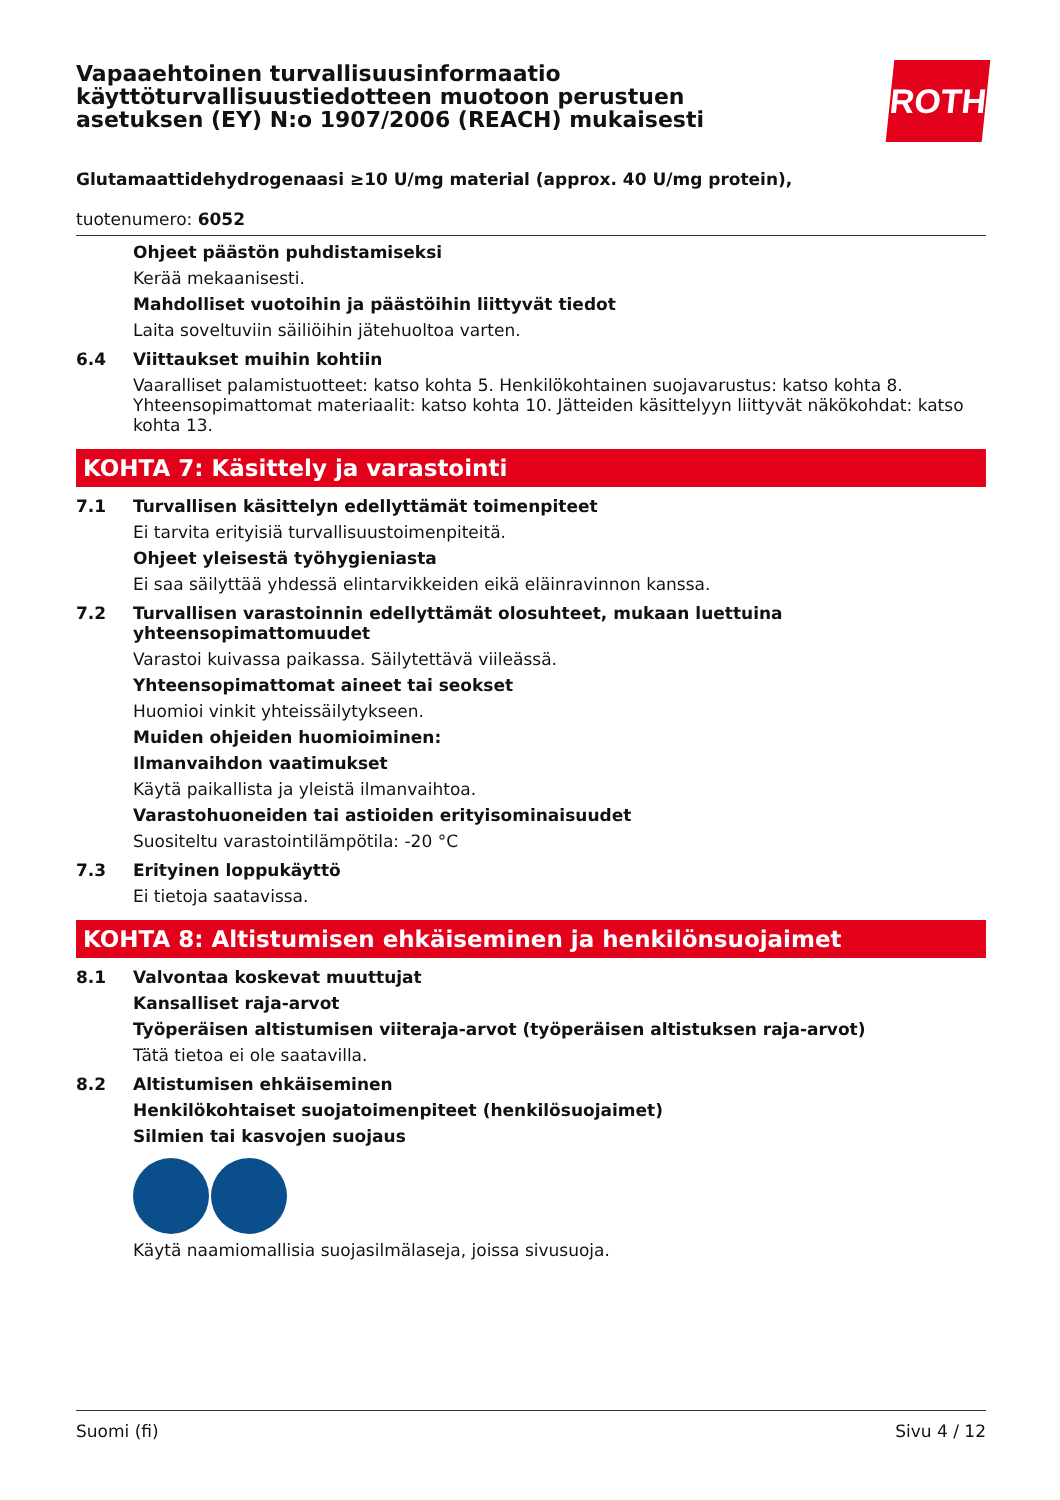ROTH
Vapaaehtoinen turvallisuusinformaatio käyttöturvallisuustiedotteen muotoon perustuen asetuksen (EY) N:o 1907/2006 (REACH) mukaisesti
Glutamaattidehydrogenaasi ≥10 U/mg material (approx. 40 U/mg protein),
tuotenumero: 6052
Ohjeet päästön puhdistamiseksi
Kerää mekaanisesti.
Mahdolliset vuotoihin ja päästöihin liittyvät tiedot
Laita soveltuviin säiliöihin jätehuoltoa varten.
6.4 Viittaukset muihin kohtiin
Vaaralliset palamistuotteet: katso kohta 5. Henkilökohtainen suojavarustus: katso kohta 8. Yhteensopimattomat materiaalit: katso kohta 10. Jätteiden käsittelyyn liittyvät näkökohdat: katso kohta 13.
KOHTA 7: Käsittely ja varastointi
7.1 Turvallisen käsittelyn edellyttämät toimenpiteet
Ei tarvita erityisiä turvallisuustoimenpiteitä.
Ohjeet yleisestä työhygieniasta
Ei saa säilyttää yhdessä elintarvikkeiden eikä eläinravinnon kanssa.
7.2 Turvallisen varastoinnin edellyttämät olosuhteet, mukaan luettuina yhteensopimattomuudet
Varastoi kuivassa paikassa. Säilytettävä viileässä.
Yhteensopimattomat aineet tai seokset
Huomioi vinkit yhteissäilytykseen.
Muiden ohjeiden huomioiminen:
Ilmanvaihdon vaatimukset
Käytä paikallista ja yleistä ilmanvaihtoa.
Varastohuoneiden tai astioiden erityisominaisuudet
Suositeltu varastointilämpötila: -20 °C
7.3 Erityinen loppukäyttö
Ei tietoja saatavissa.
KOHTA 8: Altistumisen ehkäiseminen ja henkilönsuojaimet
8.1 Valvontaa koskevat muuttujat
Kansalliset raja-arvot
Työperäisen altistumisen viiteraja-arvot (työperäisen altistuksen raja-arvot)
Tätä tietoa ei ole saatavilla.
8.2 Altistumisen ehkäiseminen
Henkilökohtaiset suojatoimenpiteet (henkilösuojaimet)
Silmien tai kasvojen suojaus
Käytä naamiomallisia suojasilmälaseja, joissa sivusuoja.
Suomi (fi) Sivu 4 / 12